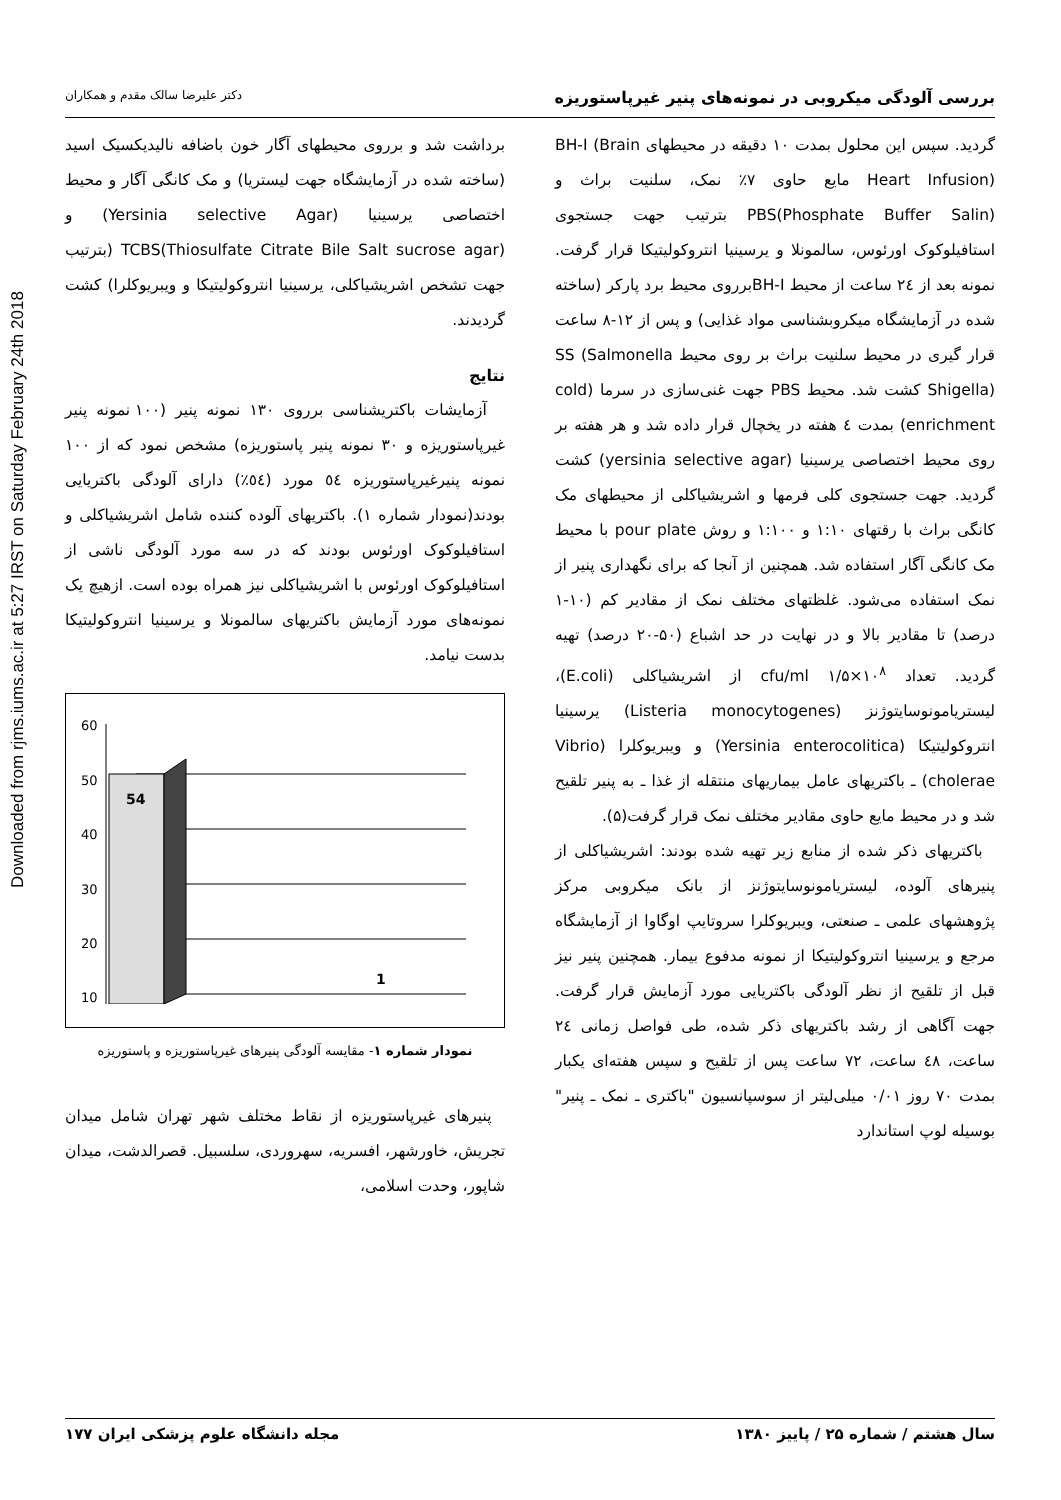Downloaded from rjms.iums.ac.ir at 5:27 IRST on Saturday February 24th 2018
بررسی آلودگی میکروبی در نمونه‌های پنیر غیرپاستوریزه دکتر علیرضا سالک مقدم و همکاران
گردید. سپس این محلول بمدت ۱۰ دقیقه در محیطهای BH-I (Brain Heart Infusion) مایع حاوی ۷٪ نمک، سلنیت براث و PBS(Phosphate Buffer Salin) بترتیب جهت جستجوی استافیلوکوک اورئوس، سالمونلا و یرسینیا انتروکولیتیکا قرار گرفت. نمونه بعد از ۲٤ ساعت از محیط BH-Iبرروی محیط برد پارکر (ساخته شده در آزمایشگاه میکروبشناسی مواد غذایی) و پس از ۱۲-۸ ساعت قرار گیری در محیط سلنیت براث بر روی محیط SS (Salmonella Shigella) کشت شد. محیط PBS جهت غنی‌سازی در سرما (cold enrichment) بمدت ٤ هفته در یخچال قرار داده شد و هر هفته بر روی محیط اختصاصی یرسینیا (yersinia selective agar) کشت گردید. جهت جستجوی کلی فرمها و اشریشیاکلی از محیطهای مک کانگی براث با رقتهای ۱:۱۰ و ۱:۱۰۰ و روش pour plate با محیط مک کانگی آگار استفاده شد. همچنین از آنجا که برای نگهداری پنیر از نمک استفاده می‌شود. غلظتهای مختلف نمک از مقادیر کم (۱۰-۱ درصد) تا مقادیر بالا و در نهایت در حد اشباع (۵۰-۲۰ درصد) تهیه گردید. تعداد cfu/ml ۱/۵×۱۰<sup>۸</sup> از اشریشیاکلی (E.coli)، لیستریامونوسایتوژنز (Listeria monocytogenes) یرسینیا انتروکولیتیکا (Yersinia enterocolitica) و ویبریوکلرا (Vibrio cholerae) ـ باکتریهای عامل بیماریهای منتقله از غذا ـ به پنیر تلقیح شد و در محیط مایع حاوی مقادیر مختلف نمک قرار گرفت(۵).
باکتریهای ذکر شده از منابع زیر تهیه شده بودند: اشریشیاکلی از پنیرهای آلوده، لیستریامونوسایتوژنز از بانک میکروبی مرکز پژوهشهای علمی ـ صنعتی، ویبریوکلرا سروتایپ اوگاوا از آزمایشگاه مرجع و یرسینیا انتروکولیتیکا از نمونه مدفوع بیمار. همچنین پنیر نیز قبل از تلقیح از نظر آلودگی باکتریایی مورد آزمایش قرار گرفت. جهت آگاهی از رشد باکتریهای ذکر شده، طی فواصل زمانی ۲٤ ساعت، ٤۸ ساعت، ۷۲ ساعت پس از تلقیح و سپس هفته‌ای یکبار بمدت ۷۰ روز ۰/۰۱ میلی‌لیتر از سوسپانسیون "باکتری ـ نمک ـ پنیر" بوسیله لوپ استاندارد
برداشت شد و برروی محیطهای آگار خون باضافه نالیدیکسیک اسید (ساخته شده در آزمایشگاه جهت لیستریا) و مک کانگی آگار و محیط اختصاصی یرسینیا (Yersinia selective Agar) و TCBS(Thiosulfate Citrate Bile Salt sucrose agar) (بترتیب جهت تشخص اشریشیاکلی، یرسینیا انتروکولیتیکا و ویبریوکلرا) کشت گردیدند.
نتایج
آزمایشات باکتریشناسی برروی ۱۳۰ نمونه پنیر (۱۰۰ نمونه پنیر غیرپاستوریزه و ۳۰ نمونه پنیر پاستوریزه) مشخص نمود که از ۱۰۰ نمونه پنیرغیرپاستوریزه ٥٤ مورد (٥٤٪) دارای آلودگی باکتریایی بودند(نمودار شماره ۱). باکتریهای آلوده کننده شامل اشریشیاکلی و استافیلوکوک اورئوس بودند که در سه مورد آلودگی ناشی از استافیلوکوک اورئوس با اشریشیاکلی نیز همراه بوده است. ازهیچ یک نمونه‌های مورد آزمایش باکتریهای سالمونلا و یرسینیا انتروکولیتیکا بدست نیامد.
60
50
40
30
20
10
54
1
نمودار شماره ۱- مقایسه آلودگی پنیرهای غیرپاستوریزه و پاستوریزه
پنیرهای غیرپاستوریزه از نقاط مختلف شهر تهران شامل میدان تجریش، خاورشهر، افسریه، سهروردی، سلسبیل. قصرالدشت، میدان شاپور، وحدت اسلامی،
سال هشتم / شماره ۲۵ / پاییز ۱۳۸۰ مجله دانشگاه علوم پزشکی ایران ۱۷۷